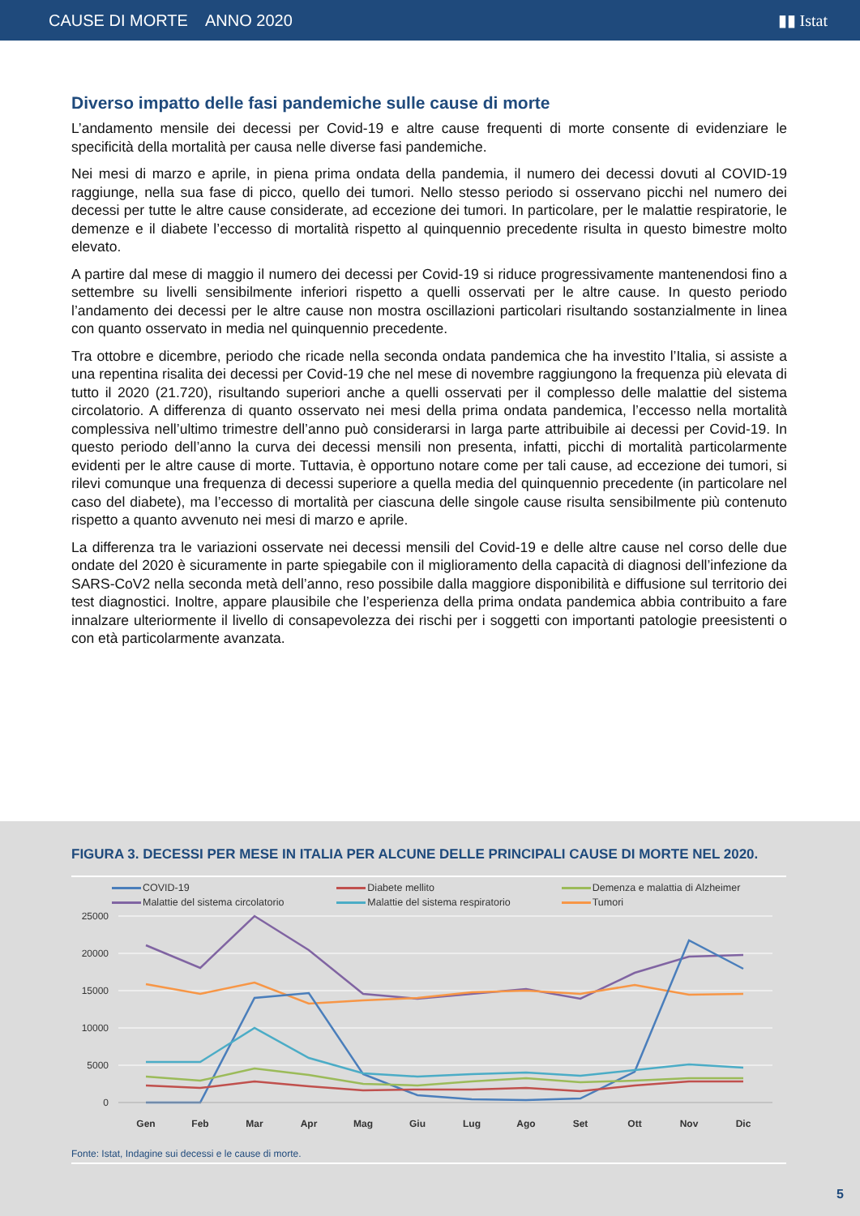CAUSE DI MORTE ANNO 2020 ▮▮ Istat
Diverso impatto delle fasi pandemiche sulle cause di morte
L’andamento mensile dei decessi per Covid-19 e altre cause frequenti di morte consente di evidenziare le specificità della mortalità per causa nelle diverse fasi pandemiche.
Nei mesi di marzo e aprile, in piena prima ondata della pandemia, il numero dei decessi dovuti al COVID-19 raggiunge, nella sua fase di picco, quello dei tumori. Nello stesso periodo si osservano picchi nel numero dei decessi per tutte le altre cause considerate, ad eccezione dei tumori. In particolare, per le malattie respiratorie, le demenze e il diabete l’eccesso di mortalità rispetto al quinquennio precedente risulta in questo bimestre molto elevato.
A partire dal mese di maggio il numero dei decessi per Covid-19 si riduce progressivamente mantenendosi fino a settembre su livelli sensibilmente inferiori rispetto a quelli osservati per le altre cause. In questo periodo l’andamento dei decessi per le altre cause non mostra oscillazioni particolari risultando sostanzialmente in linea con quanto osservato in media nel quinquennio precedente.
Tra ottobre e dicembre, periodo che ricade nella seconda ondata pandemica che ha investito l’Italia, si assiste a una repentina risalita dei decessi per Covid-19 che nel mese di novembre raggiungono la frequenza più elevata di tutto il 2020 (21.720), risultando superiori anche a quelli osservati per il complesso delle malattie del sistema circolatorio. A differenza di quanto osservato nei mesi della prima ondata pandemica, l’eccesso nella mortalità complessiva nell’ultimo trimestre dell’anno può considerarsi in larga parte attribuibile ai decessi per Covid-19. In questo periodo dell’anno la curva dei decessi mensili non presenta, infatti, picchi di mortalità particolarmente evidenti per le altre cause di morte. Tuttavia, è opportuno notare come per tali cause, ad eccezione dei tumori, si rilevi comunque una frequenza di decessi superiore a quella media del quinquennio precedente (in particolare nel caso del diabete), ma l’eccesso di mortalità per ciascuna delle singole cause risulta sensibilmente più contenuto rispetto a quanto avvenuto nei mesi di marzo e aprile.
La differenza tra le variazioni osservate nei decessi mensili del Covid-19 e delle altre cause nel corso delle due ondate del 2020 è sicuramente in parte spiegabile con il miglioramento della capacità di diagnosi dell’infezione da SARS-CoV2 nella seconda metà dell’anno, reso possibile dalla maggiore disponibilità e diffusione sul territorio dei test diagnostici. Inoltre, appare plausibile che l’esperienza della prima ondata pandemica abbia contribuito a fare innalzare ulteriormente il livello di consapevolezza dei rischi per i soggetti con importanti patologie preesistenti o con età particolarmente avanzata.
FIGURA 3. DECESSI PER MESE IN ITALIA PER ALCUNE DELLE PRINCIPALI CAUSE DI MORTE NEL 2020.
COVID-19 Diabete mellito Demenza e malattia di Alzheimer Malattie del sistema circolatorio Malattie del sistema respiratorio Tumori
25000
20000
15000
10000
5000
0
Gen
Feb
Mar
Apr
Mag
Giu
Lug
Ago
Set
Ott
Nov
Dic
Fonte: Istat, Indagine sui decessi e le cause di morte.
5